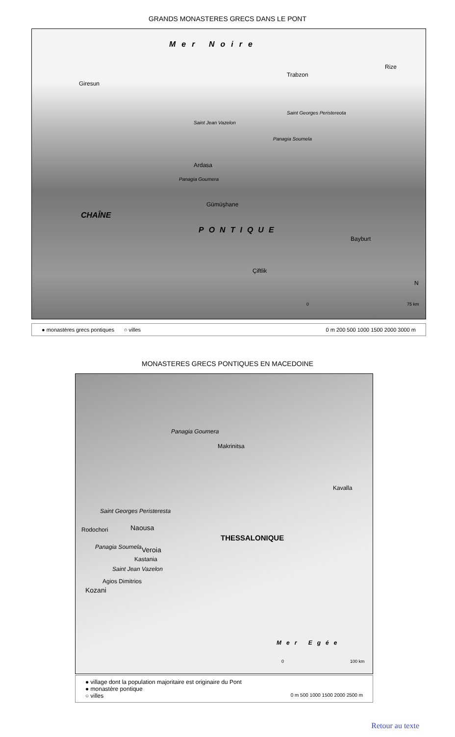GRANDS MONASTERES GRECS DANS LE PONT
Mer Noire
Giresun
Trabzon
Rize
Saint Jean Vazelon
Saint Georges Peristereota
Panagia Soumela
Ardasa
Panagia Goumera
Gümüşhane
CHAÎNE
PONTIQUE
Bayburt
Çiftlik
N
0 75 km
● monastères grecs pontiques ○ villes 0 m 200 500 1000 1500 2000 3000 m
MONASTERES GRECS PONTIQUES EN MACEDOINE
Panagia Goumera
Makrinitsa
Kavalla
Saint Georges Peristeresta
Rodochori Naousa
THESSALONIQUE
Panagia Soumela Veroia
Kastania
Saint Jean Vazelon
Agios Dimitrios
Kozani
Mer Egée
0 100 km
● village dont la population majoritaire est originaire du Pont
● monastère pontique
○ villes 0 m 500 1000 1500 2000 2500 m
Retour au texte